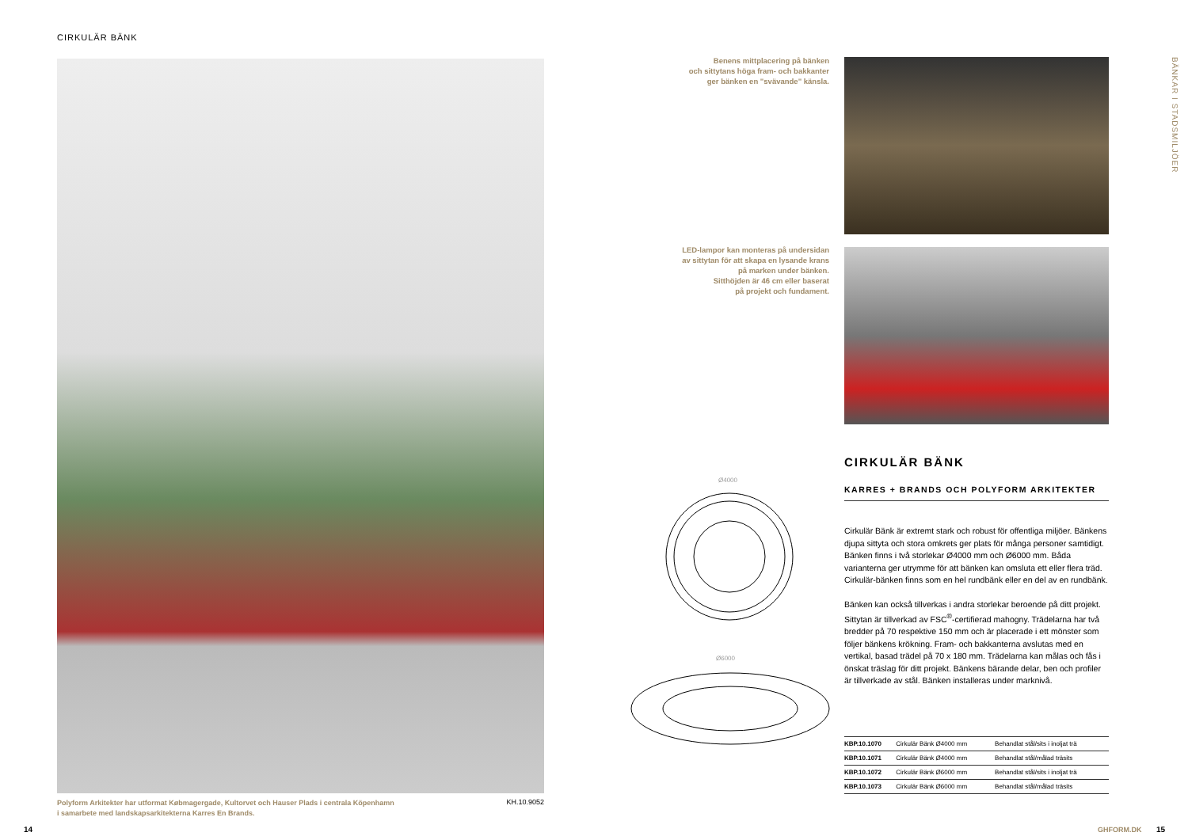CIRKULÄR BÄNK
Polyform Arkitekter har utformat Købmagergade, Kultorvet och Hauser Plads i centrala Köpenhamn
i samarbete med landskapsarkitekterna Karres En Brands.
KH.10.9052
14
Benens mittplacering på bänken
och sittytans höga fram- och bakkanter
ger bänken en "svävande" känsla.
LED-lampor kan monteras på undersidan
av sittytan för att skapa en lysande krans
på marken under bänken.
Sitthöjden är 46 cm eller baserat
på projekt och fundament.
Ø4000
Ø6000
CIRKULÄR BÄNK
KARRES + BRANDS OCH POLYFORM ARKITEKTER
Cirkulär Bänk är extremt stark och robust för offentliga miljöer. Bänkens djupa sittyta och stora omkrets ger plats för många personer samtidigt. Bänken finns i två storlekar Ø4000 mm och Ø6000 mm. Båda varianterna ger utrymme för att bänken kan omsluta ett eller flera träd. Cirkulär-bänken finns som en hel rundbänk eller en del av en rundbänk.
Bänken kan också tillverkas i andra storlekar beroende på ditt projekt. Sittytan är tillverkad av FSC<sup>®</sup>-certifierad mahogny. Trädelarna har två bredder på 70 respektive 150 mm och är placerade i ett mönster som följer bänkens krökning. Fram- och bakkanterna avslutas med en vertikal, basad trädel på 70 x 180 mm. Trädelarna kan målas och fås i önskat träslag för ditt projekt. Bänkens bärande delar, ben och profiler är tillverkade av stål. Bänken installeras under marknivå.
| KBP.10.1070 | Cirkulär Bänk Ø4000 mm | Behandlat stål/sits i inoljat trä |
| KBP.10.1071 | Cirkulär Bänk Ø4000 mm | Behandlat stål/målad träsits |
| KBP.10.1072 | Cirkulär Bänk Ø6000 mm | Behandlat stål/sits i inoljat trä |
| KBP.10.1073 | Cirkulär Bänk Ø6000 mm | Behandlat stål/målad träsits |
BÄNKAR I STADSMILJÖER
GHFORM.DK 15